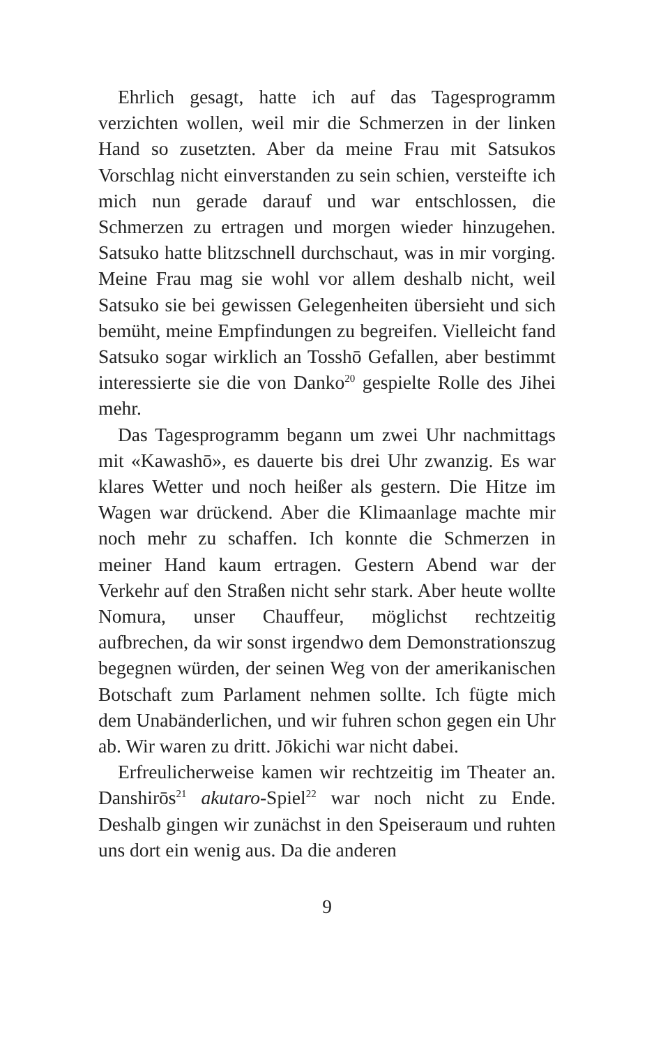Ehrlich gesagt, hatte ich auf das Tagesprogramm verzichten wollen, weil mir die Schmerzen in der linken Hand so zusetzten. Aber da meine Frau mit Satsukos Vorschlag nicht einverstanden zu sein schien, versteifte ich mich nun gerade darauf und war entschlossen, die Schmerzen zu ertragen und morgen wieder hinzugehen. Satsuko hatte blitzschnell durchschaut, was in mir vorging. Meine Frau mag sie wohl vor allem deshalb nicht, weil Satsuko sie bei gewissen Gelegenheiten übersieht und sich bemüht, meine Empfindungen zu begreifen. Vielleicht fand Satsuko sogar wirklich an Tosshō Gefallen, aber bestimmt interessierte sie die von Danko<sup>20</sup> gespielte Rolle des Jihei mehr.
Das Tagesprogramm begann um zwei Uhr nachmittags mit «Kawashō», es dauerte bis drei Uhr zwanzig. Es war klares Wetter und noch heißer als gestern. Die Hitze im Wagen war drückend. Aber die Klimaanlage machte mir noch mehr zu schaffen. Ich konnte die Schmerzen in meiner Hand kaum ertragen. Gestern Abend war der Verkehr auf den Straßen nicht sehr stark. Aber heute wollte Nomura, unser Chauffeur, möglichst rechtzeitig aufbrechen, da wir sonst irgendwo dem Demonstrationszug begegnen würden, der seinen Weg von der amerikanischen Botschaft zum Parlament nehmen sollte. Ich fügte mich dem Unabänderlichen, und wir fuhren schon gegen ein Uhr ab. Wir waren zu dritt. Jōkichi war nicht dabei.
Erfreulicherweise kamen wir rechtzeitig im Theater an. Danshirōs<sup>21</sup> akutaro-Spiel<sup>22</sup> war noch nicht zu Ende. Deshalb gingen wir zunächst in den Speiseraum und ruhten uns dort ein wenig aus. Da die anderen
9